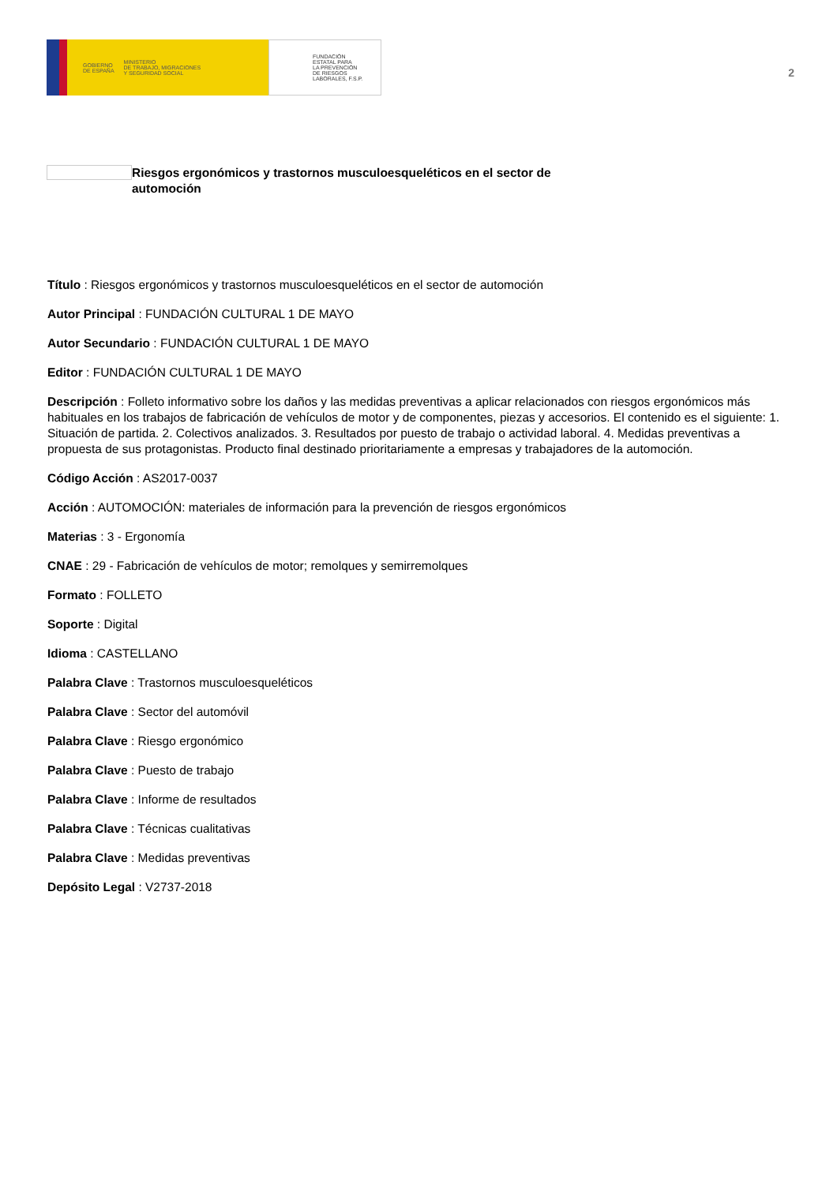GOBIERNO
DE ESPAÑA MINISTERIO
DE TRABAJO, MIGRACIONES
Y SEGURIDAD SOCIAL
FUNDACIÓN
ESTATAL PARA
LA PREVENCIÓN
DE RIESGOS
LABORALES, F.S.P.
2
Riesgos ergonómicos y trastornos musculoesqueléticos en el sector de automoción
Título : Riesgos ergonómicos y trastornos musculoesqueléticos en el sector de automoción
Autor Principal : FUNDACIÓN CULTURAL 1 DE MAYO
Autor Secundario : FUNDACIÓN CULTURAL 1 DE MAYO
Editor : FUNDACIÓN CULTURAL 1 DE MAYO
Descripción : Folleto informativo sobre los daños y las medidas preventivas a aplicar relacionados con riesgos ergonómicos más habituales en los trabajos de fabricación de vehículos de motor y de componentes, piezas y accesorios. El contenido es el siguiente: 1. Situación de partida. 2. Colectivos analizados. 3. Resultados por puesto de trabajo o actividad laboral. 4. Medidas preventivas a propuesta de sus protagonistas. Producto final destinado prioritariamente a empresas y trabajadores de la automoción.
Código Acción : AS2017-0037
Acción : AUTOMOCIÓN: materiales de información para la prevención de riesgos ergonómicos
Materias : 3 - Ergonomía
CNAE : 29 - Fabricación de vehículos de motor; remolques y semirremolques
Formato : FOLLETO
Soporte : Digital
Idioma : CASTELLANO
Palabra Clave : Trastornos musculoesqueléticos
Palabra Clave : Sector del automóvil
Palabra Clave : Riesgo ergonómico
Palabra Clave : Puesto de trabajo
Palabra Clave : Informe de resultados
Palabra Clave : Técnicas cualitativas
Palabra Clave : Medidas preventivas
Depósito Legal : V2737-2018